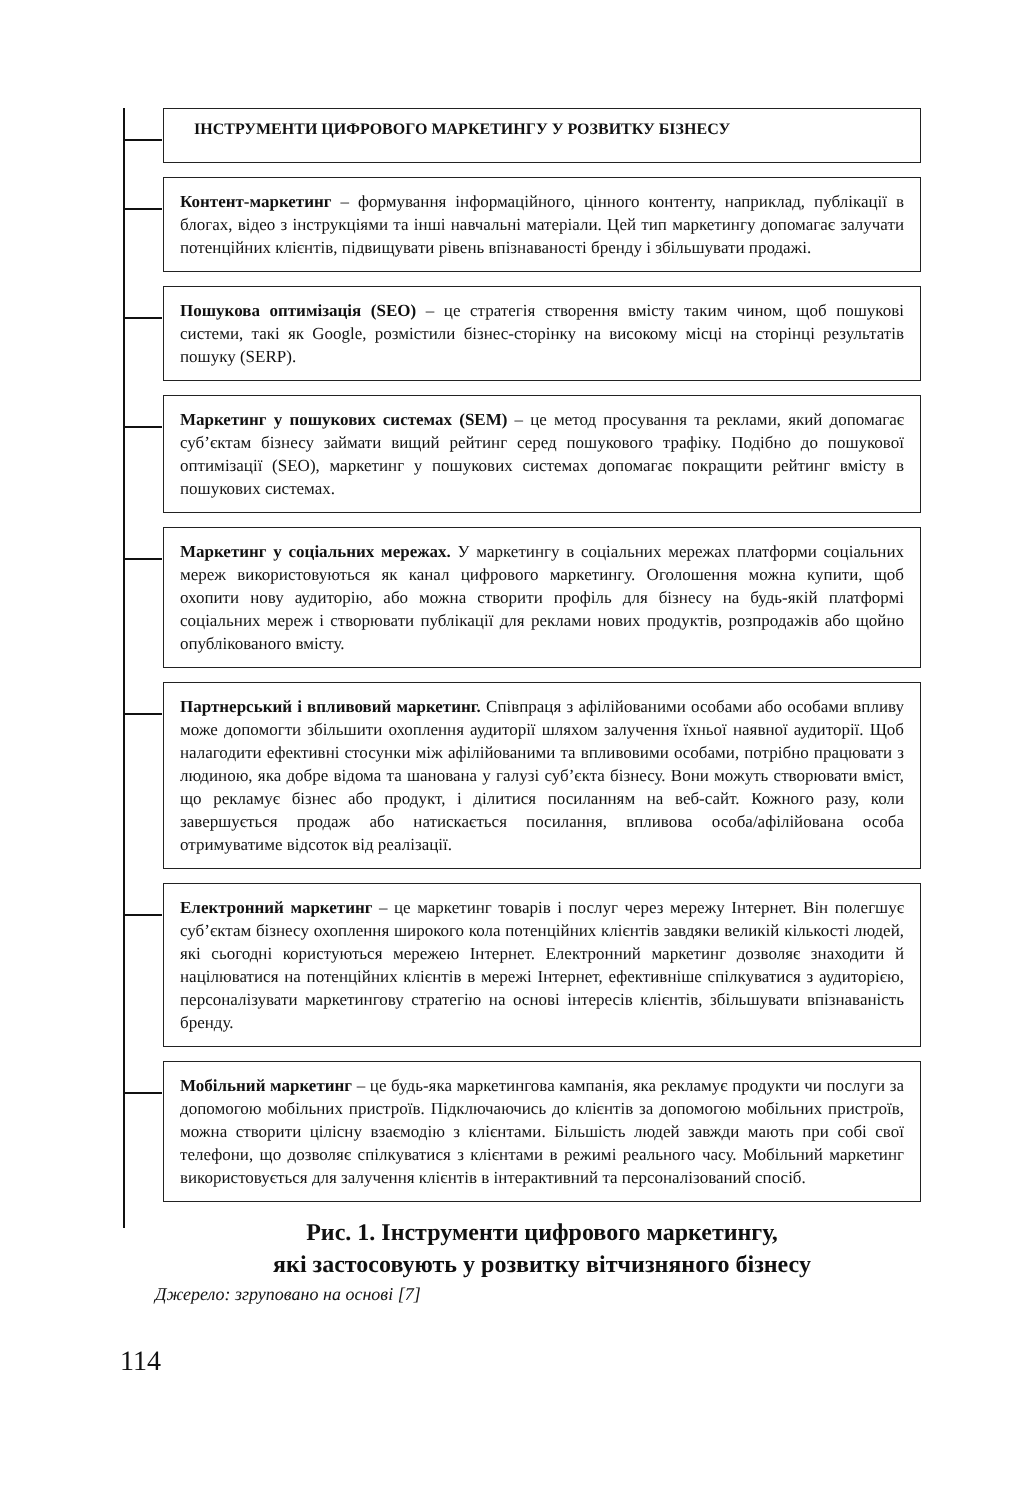ІНСТРУМЕНТИ ЦИФРОВОГО МАРКЕТИНГУ У РОЗВИТКУ БІЗНЕСУ
Контент-маркетинг – формування інформаційного, цінного контенту, наприклад, публікації в блогах, відео з інструкціями та інші навчальні матеріали. Цей тип маркетингу допомагає залучати потенційних клієнтів, підвищувати рівень впізнаваності бренду і збільшувати продажі.
Пошукова оптимізація (SEO) – це стратегія створення вмісту таким чином, щоб пошукові системи, такі як Google, розмістили бізнес-сторінку на високому місці на сторінці результатів пошуку (SERP).
Маркетинг у пошукових системах (SEM) – це метод просування та реклами, який допомагає суб’єктам бізнесу займати вищий рейтинг серед пошукового трафіку. Подібно до пошукової оптимізації (SEO), маркетинг у пошукових системах допомагає покращити рейтинг вмісту в пошукових системах.
Маркетинг у соціальних мережах. У маркетингу в соціальних мережах платформи соціальних мереж використовуються як канал цифрового маркетингу. Оголошення можна купити, щоб охопити нову аудиторію, або можна створити профіль для бізнесу на будь-якій платформі соціальних мереж і створювати публікації для реклами нових продуктів, розпродажів або щойно опублікованого вмісту.
Партнерський і впливовий маркетинг. Співпраця з афілійованими особами або особами впливу може допомогти збільшити охоплення аудиторії шляхом залучення їхньої наявної аудиторії. Щоб налагодити ефективні стосунки між афілійованими та впливовими особами, потрібно працювати з людиною, яка добре відома та шанована у галузі суб’єкта бізнесу. Вони можуть створювати вміст, що рекламує бізнес або продукт, і ділитися посиланням на веб-сайт. Кожного разу, коли завершується продаж або натискається посилання, впливова особа/афілійована особа отримуватиме відсоток від реалізації.
Електронний маркетинг – це маркетинг товарів і послуг через мережу Інтернет. Він полегшує суб’єктам бізнесу охоплення широкого кола потенційних клієнтів завдяки великій кількості людей, які сьогодні користуються мережею Інтернет. Електронний маркетинг дозволяє знаходити й націлюватися на потенційних клієнтів в мережі Інтернет, ефективніше спілкуватися з аудиторією, персоналізувати маркетингову стратегію на основі інтересів клієнтів, збільшувати впізнаваність бренду.
Мобільний маркетинг – це будь-яка маркетингова кампанія, яка рекламує продукти чи послуги за допомогою мобільних пристроїв. Підключаючись до клієнтів за допомогою мобільних пристроїв, можна створити цілісну взаємодію з клієнтами. Більшість людей завжди мають при собі свої телефони, що дозволяє спілкуватися з клієнтами в режимі реального часу. Мобільний маркетинг використовується для залучення клієнтів в інтерактивний та персоналізований спосіб.
Рис. 1. Інструменти цифрового маркетингу,
які застосовують у розвитку вітчизняного бізнесу
Джерело: згруповано на основі [7]
114